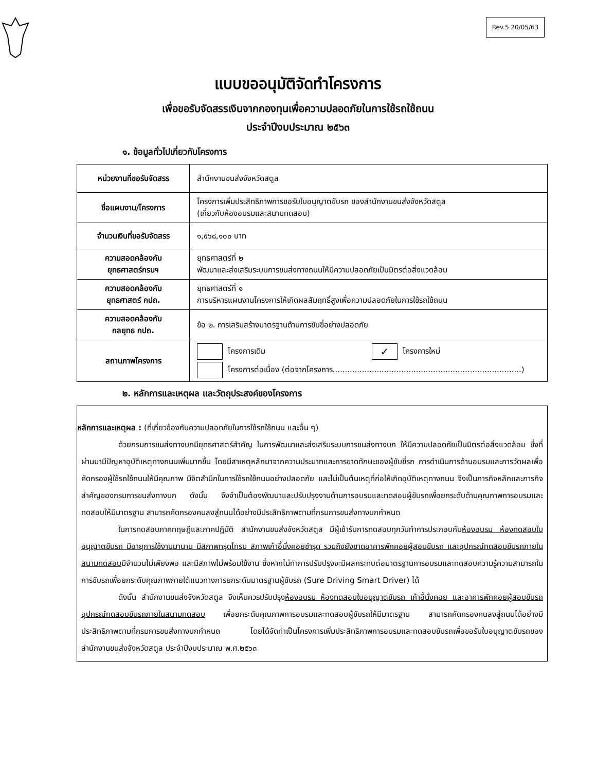Rev.5 20/05/63
แบบขออนุมัติจัดทำโครงการ
เพื่อขอรับจัดสรรเงินจากกองทุนเพื่อความปลอดภัยในการใช้รถใช้ถนน
ประจำปีงบประมาณ ๒๕๖๓
๑. ข้อมูลทั่วไปเกี่ยวกับโครงการ
| หน่วยงานที่ขอรับจัดสรร | สำนักงานขนส่งจังหวัดสตูล |
| ชื่อแผนงาน/โครงการ | โครงการเพิ่มประสิทธิภาพการขอรับใบอนุญาตขับรถ ของสำนักงานขนส่งจังหวัดสตูล (เกี่ยวกับห้องอบรมและสนามทดสอบ) |
| จำนวนเงินที่ขอรับจัดสรร | ๑,๕๖๘,๑๐๐ บาท |
| ความสอดคล้องกับ ยุทธศาสตร์กรมฯ | ยุทธศาสตร์ที่ ๒ พัฒนาและส่งเสริมระบบการขนส่งทางถนนให้มีความปลอดภัยเป็นมิตรต่อสิ่งแวดล้อม |
| ความสอดคล้องกับ ยุทธศาสตร์ กปถ. | ยุทธศาสตร์ที่ ๑ การบริหารแผนงานโครงการให้เกิดผลสัมฤทธิ์สูงเพื่อความปลอดภัยในการใช้รถใช้ถนน |
| ความสอดคล้องกับ กลยุทธ กปถ. | ข้อ ๒. การเสริมสร้างมาตรฐานด้านการขับขี่อย่างปลอดภัย |
| สถานภาพโครงการ | โครงการเดิม ✓ โครงการใหม่ โครงการต่อเนื่อง (ต่อจากโครงการ.............................................................................) |
๒. หลักการและเหตุผล และวัตถุประสงค์ของโครงการ
หลักการและเหตุผล : (ที่เกี่ยวข้องกับความปลอดภัยในการใช้รถใช้ถนน และอื่น ๆ)
ด้วยกรมการขนส่งทางบกมียุทธศาสตร์สำคัญ ในการพัฒนาและส่งเสริมระบบการขนส่งทางบก ให้มีความปลอดภัยเป็นมิตรต่อสิ่งแวดล้อม ซึ่งที่ผ่านมามีปัญหาอุบัติเหตุทางถนนเพิ่มมากขึ้น โดยมีสาเหตุหลักมาจากความประมาทและการขาดทักษะของผู้ขับขี่รถ การดำเนินการด้านอบรมและการวัดผลเพื่อคัดกรองผู้ใช้รถใช้ถนนให้มีคุณภาพ มีจิตสำนึกในการใช้รถใช้ถนนอย่างปลอดภัย และไม่เป็นต้นเหตุที่ก่อให้เกิดอุบัติเหตุทางถนน จึงเป็นภารกิจหลักและภารกิจสำคัญของกรมการขนส่งทางบก ดังนั้น จึงจำเป็นต้องพัฒนาและปรับปรุงงานด้านการอบรมและทดสอบผู้ขับรถเพื่อยกระดับด้านคุณภาพการอบรมและทดสอบให้มีมาตรฐาน สามารถคัดกรองคนลงสู่ถนนได้อย่างมีประสิทธิภาพตามที่กรมการขนส่งทางบกกำหนด
ในการทดสอบภาคทฤษฎีและภาคปฏิบัติ สำนักงานขนส่งจังหวัดสตูล มีผู้เข้ารับการทดสอบทุกวันทำการประกอบกับห้องอบรม ห้องทดสอบใบอนุญาตขับรถ มีอายุการใช้งานมานาน มีสภาพทรุดโทรม สภาพเก้าอี้นั่งคอยชำรุด รวมถึงยังขาดอาคารพักคอยผู้สอบขับรถ และอุปกรณ์ทดสอบขับรถภายในสนามทดสอบมีจำนวนไม่เพียงพอ และมีสภาพไม่พร้อมใช้งาน ซึ่งหากไม่ทำการปรับปรุงจะมีผลกระทบต่อมาตรฐานการอบรมและทดสอบความรู้ความสามารถในการขับรถเพื่อยกระดับคุณภาพภายใต้แนวทางการยกระดับมาตรฐานผู้ขับรถ (Sure Driving Smart Driver) ได้
ดังนั้น สำนักงานขนส่งจังหวัดสตูล จึงเห็นควรปรับปรุงห้องอบรม ห้องทดสอบใบอนุญาตขับรถ เก้าอี้นั่งคอย และอาคารพักคอยผู้สอบขับรถ อุปกรณ์ทดสอบขับรถภายในสนามทดสอบ เพื่อยกระดับคุณภาพการอบรมและทดสอบผู้ขับรถให้มีมาตรฐาน สามารถคัดกรองคนลงสู่ถนนได้อย่างมีประสิทธิภาพตามที่กรมการขนส่งทางบกกำหนด โดยได้จัดทำเป็นโครงการเพิ่มประสิทธิภาพการอบรมและทดสอบขับรถเพื่อขอรับใบอนุญาตขับรถของสำนักงานขนส่งจังหวัดสตูล ประจำปีงบประมาณ พ.ศ.๒๕๖๓